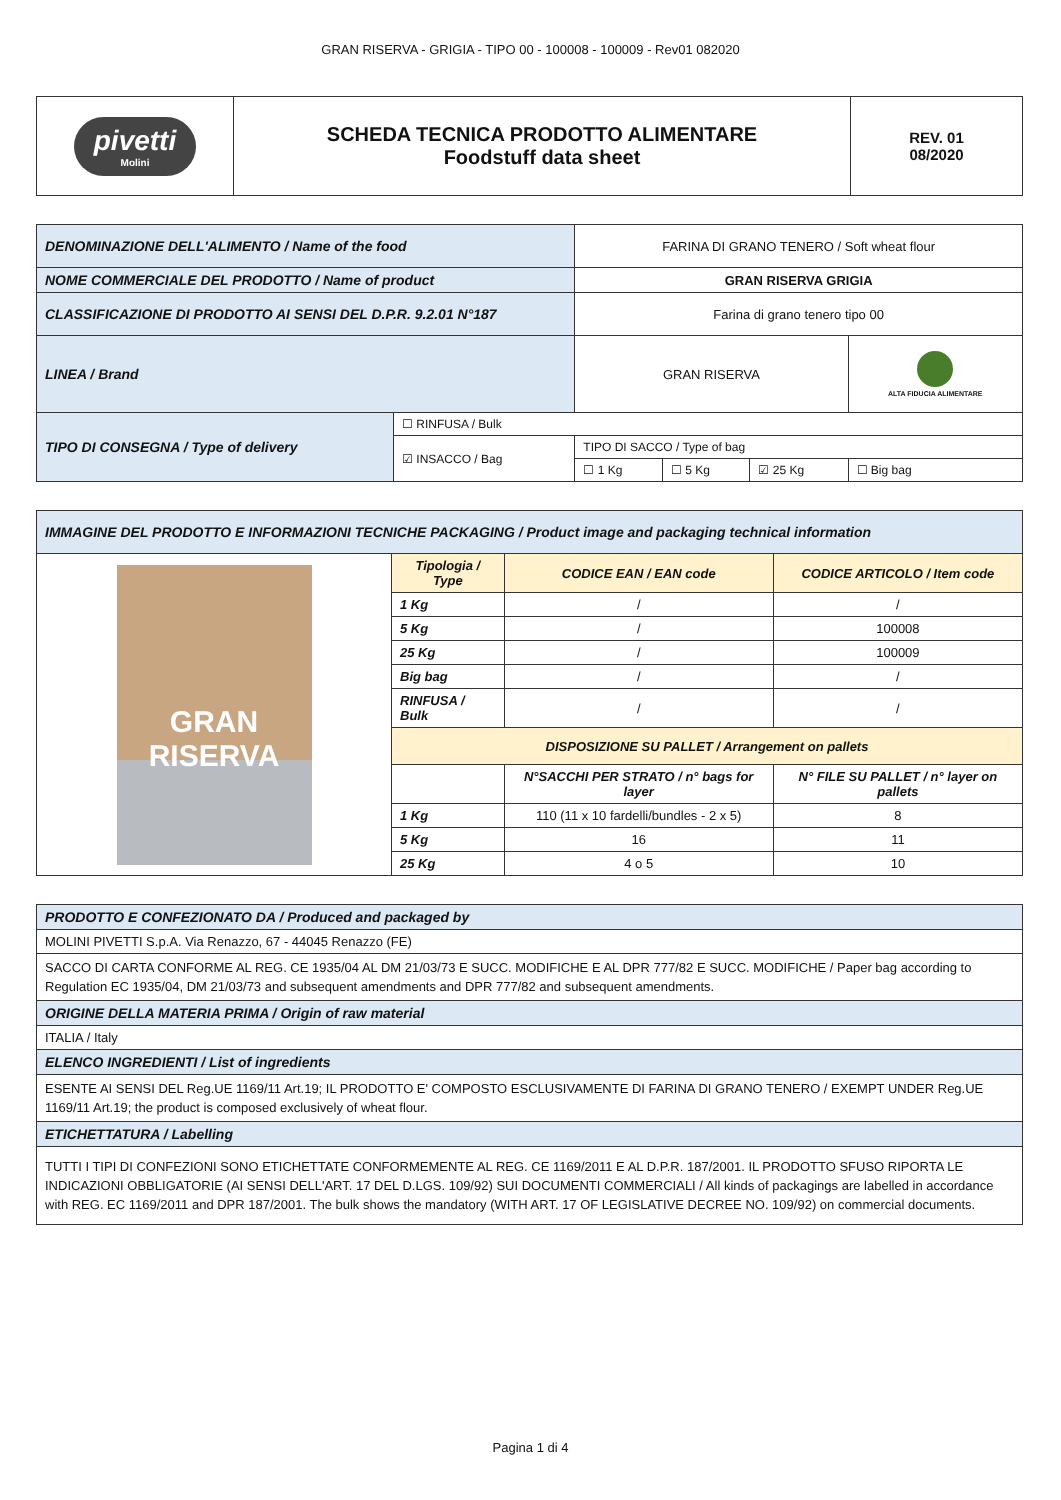GRAN RISERVA - GRIGIA - TIPO 00 - 100008 - 100009 - Rev01 082020
| pivetti Molini | SCHEDA TECNICA PRODOTTO ALIMENTARE Foodstuff data sheet | REV. 01 08/2020 |
| DENOMINAZIONE DELL'ALIMENTO / Name of the food | | FARINA DI GRANO TENERO / Soft wheat flour | | | |
| NOME COMMERCIALE DEL PRODOTTO / Name of product | | GRAN RISERVA GRIGIA | | | |
| CLASSIFICAZIONE DI PRODOTTO AI SENSI DEL D.P.R. 9.2.01 N°187 | | Farina di grano tenero tipo 00 | | | |
| LINEA / Brand | | GRAN RISERVA | | | ALTA FIDUCIA ALIMENTARE |
| TIPO DI CONSEGNA / Type of delivery | ☐ RINFUSA / Bulk | | | | |
| | ☑ INSACCO / Bag | TIPO DI SACCO / Type of bag | | | |
| | | ☐ 1 Kg | ☐ 5 Kg | ☑ 25 Kg | ☐ Big bag |
| IMMAGINE DEL PRODOTTO E INFORMAZIONI TECNICHE PACKAGING / Product image and packaging technical information | | | |
| GRAN RISERVA | Tipologia / Type | CODICE EAN / EAN code | CODICE ARTICOLO / Item code |
| | 1 Kg | / | / |
| | 5 Kg | / | 100008 |
| | 25 Kg | / | 100009 |
| | Big bag | / | / |
| | RINFUSA / Bulk | / | / |
| | DISPOSIZIONE SU PALLET / Arrangement on pallets | | |
| | | N°SACCHI PER STRATO / n° bags for layer | N° FILE SU PALLET / n° layer on pallets |
| | 1 Kg | 110 (11 x 10 fardelli/bundles - 2 x 5) | 8 |
| | 5 Kg | 16 | 11 |
| | 25 Kg | 4 o 5 | 10 |
| PRODOTTO E CONFEZIONATO DA / Produced and packaged by |
| MOLINI PIVETTI S.p.A. Via Renazzo, 67 - 44045 Renazzo (FE) |
| SACCO DI CARTA CONFORME AL REG. CE 1935/04 AL DM 21/03/73 E SUCC. MODIFICHE E AL DPR 777/82 E SUCC. MODIFICHE / Paper bag according to Regulation EC 1935/04, DM 21/03/73 and subsequent amendments and DPR 777/82 and subsequent amendments. |
| ORIGINE DELLA MATERIA PRIMA / Origin of raw material |
| ITALIA / Italy |
| ELENCO INGREDIENTI / List of ingredients |
| ESENTE AI SENSI DEL Reg.UE 1169/11 Art.19; IL PRODOTTO E' COMPOSTO ESCLUSIVAMENTE DI FARINA DI GRANO TENERO / EXEMPT UNDER Reg.UE 1169/11 Art.19; the product is composed exclusively of wheat flour. |
| ETICHETTATURA / Labelling |
| TUTTI I TIPI DI CONFEZIONI SONO ETICHETTATE CONFORMEMENTE AL REG. CE 1169/2011 E AL D.P.R. 187/2001. IL PRODOTTO SFUSO RIPORTA LE INDICAZIONI OBBLIGATORIE (AI SENSI DELL'ART. 17 DEL D.LGS. 109/92) SUI DOCUMENTI COMMERCIALI / All kinds of packagings are labelled in accordance with REG. EC 1169/2011 and DPR 187/2001. The bulk shows the mandatory (WITH ART. 17 OF LEGISLATIVE DECREE NO. 109/92) on commercial documents. |
Pagina 1 di 4